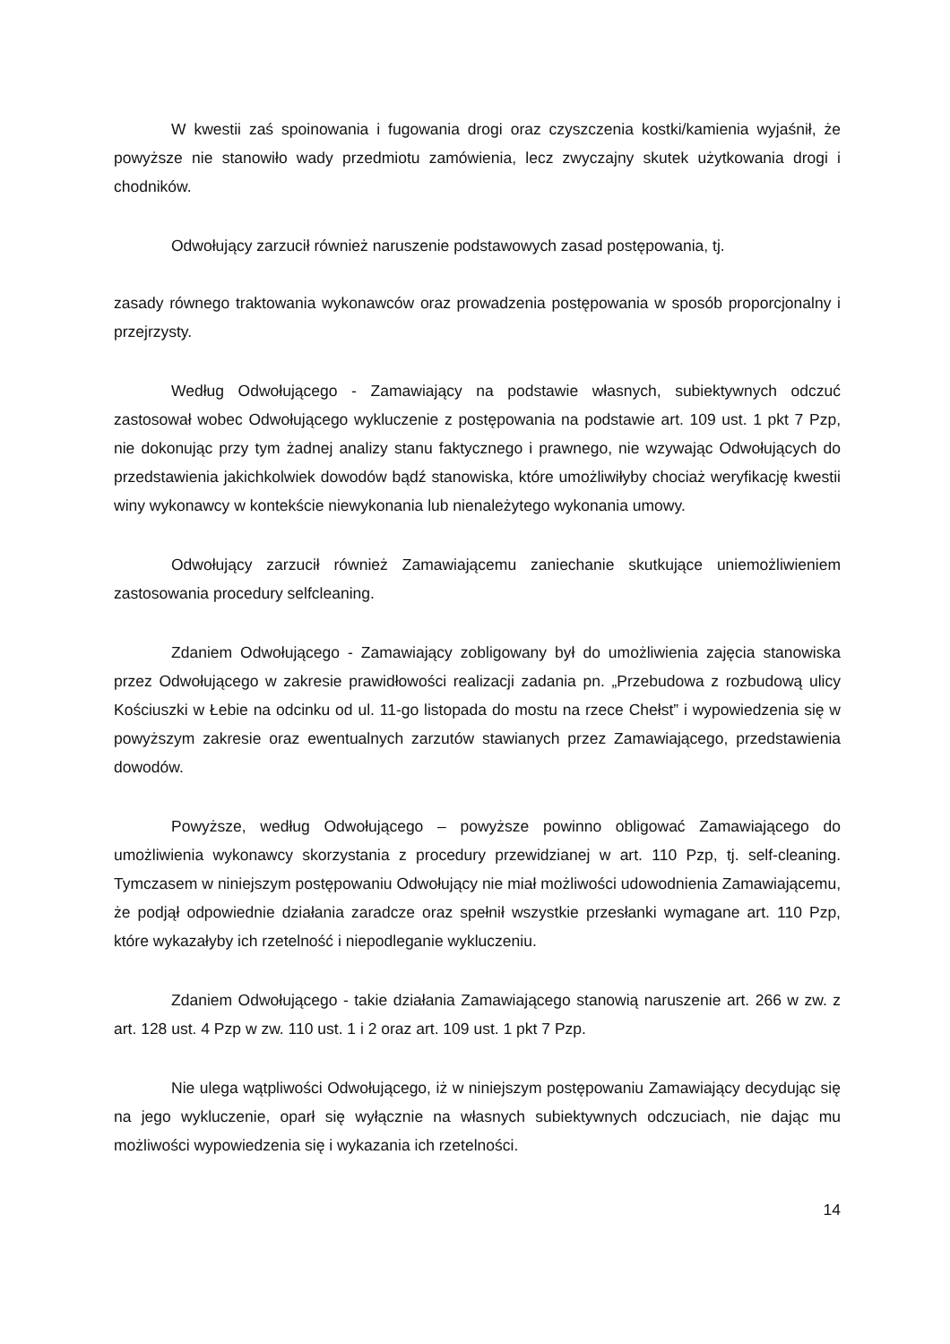W kwestii zaś spoinowania i fugowania drogi oraz czyszczenia kostki/kamienia wyjaśnił, że powyższe nie stanowiło wady przedmiotu zamówienia, lecz zwyczajny skutek użytkowania drogi i chodników.
Odwołujący zarzucił również naruszenie podstawowych zasad postępowania, tj.
zasady równego traktowania wykonawców oraz prowadzenia postępowania w sposób proporcjonalny i przejrzysty.
Według Odwołującego - Zamawiający na podstawie własnych, subiektywnych odczuć zastosował wobec Odwołującego wykluczenie z postępowania na podstawie art. 109 ust. 1 pkt 7 Pzp, nie dokonując przy tym żadnej analizy stanu faktycznego i prawnego, nie wzywając Odwołujących do przedstawienia jakichkolwiek dowodów bądź stanowiska, które umożliwiłyby chociaż weryfikację kwestii winy wykonawcy w kontekście niewykonania lub nienależytego wykonania umowy.
Odwołujący zarzucił również Zamawiającemu zaniechanie skutkujące uniemożliwieniem zastosowania procedury selfcleaning.
Zdaniem Odwołującego - Zamawiający zobligowany był do umożliwienia zajęcia stanowiska przez Odwołującego w zakresie prawidłowości realizacji zadania pn. „Przebudowa z rozbudową ulicy Kościuszki w Łebie na odcinku od ul. 11-go listopada do mostu na rzece Chełst” i wypowiedzenia się w powyższym zakresie oraz ewentualnych zarzutów stawianych przez Zamawiającego, przedstawienia dowodów.
Powyższe, według Odwołującego – powyższe powinno obligować Zamawiającego do umożliwienia wykonawcy skorzystania z procedury przewidzianej w art. 110 Pzp, tj. self-cleaning. Tymczasem w niniejszym postępowaniu Odwołujący nie miał możliwości udowodnienia Zamawiającemu, że podjął odpowiednie działania zaradcze oraz spełnił wszystkie przesłanki wymagane art. 110 Pzp, które wykazałyby ich rzetelność i niepodleganie wykluczeniu.
Zdaniem Odwołującego - takie działania Zamawiającego stanowią naruszenie art. 266 w zw. z art. 128 ust. 4 Pzp w zw. 110 ust. 1 i 2 oraz art. 109 ust. 1 pkt 7 Pzp.
Nie ulega wątpliwości Odwołującego, iż w niniejszym postępowaniu Zamawiający decydując się na jego wykluczenie, oparł się wyłącznie na własnych subiektywnych odczuciach, nie dając mu możliwości wypowiedzenia się i wykazania ich rzetelności.
14